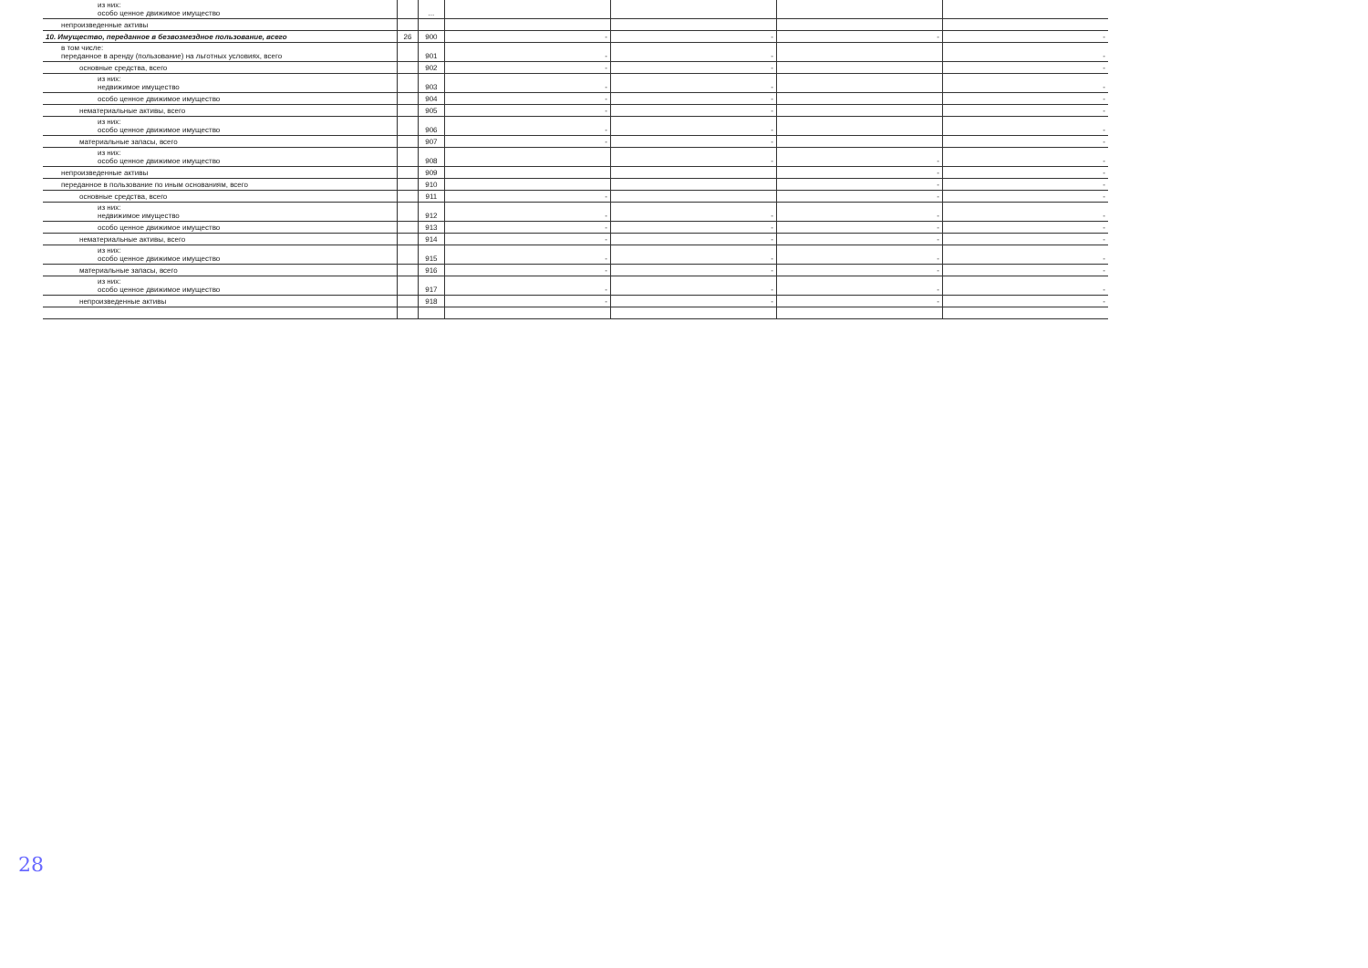| из них: особо ценное движимое имущество | | ... | | | | |
| непроизведенные активы | | | | | | |
| 10. Имущество, переданное в безвозмездное пользование, всего | 26 | 900 | - | - | - | - |
| в том числе: переданное в аренду (пользование) на льготных условиях, всего | | 901 | - | - | | - |
| основные средства, всего | | 902 | - | - | | - |
| из них: недвижимое имущество | | 903 | - | - | | - |
| особо ценное движимое имущество | | 904 | - | - | | - |
| нематериальные активы, всего | | 905 | - | - | | - |
| из них: особо ценное движимое имущество | | 906 | - | - | | - |
| материальные запасы, всего | | 907 | - | - | | - |
| из них: особо ценное движимое имущество | | 908 | | - | - | - |
| непроизведенные активы | | 909 | | | - | - |
| переданное в пользование по иным основаниям, всего | | 910 | | | - | - |
| основные средства, всего | | 911 | - | | - | - |
| из них: недвижимое имущество | | 912 | - | - | - | - |
| особо ценное движимое имущество | | 913 | - | - | - | - |
| нематериальные активы, всего | | 914 | - | - | - | - |
| из них: особо ценное движимое имущество | | 915 | - | - | - | - |
| материальные запасы, всего | | 916 | - | - | - | - |
| из них: особо ценное движимое имущество | | 917 | - | - | - | - |
| непроизведенные активы | | 918 | - | - | - | - |
28